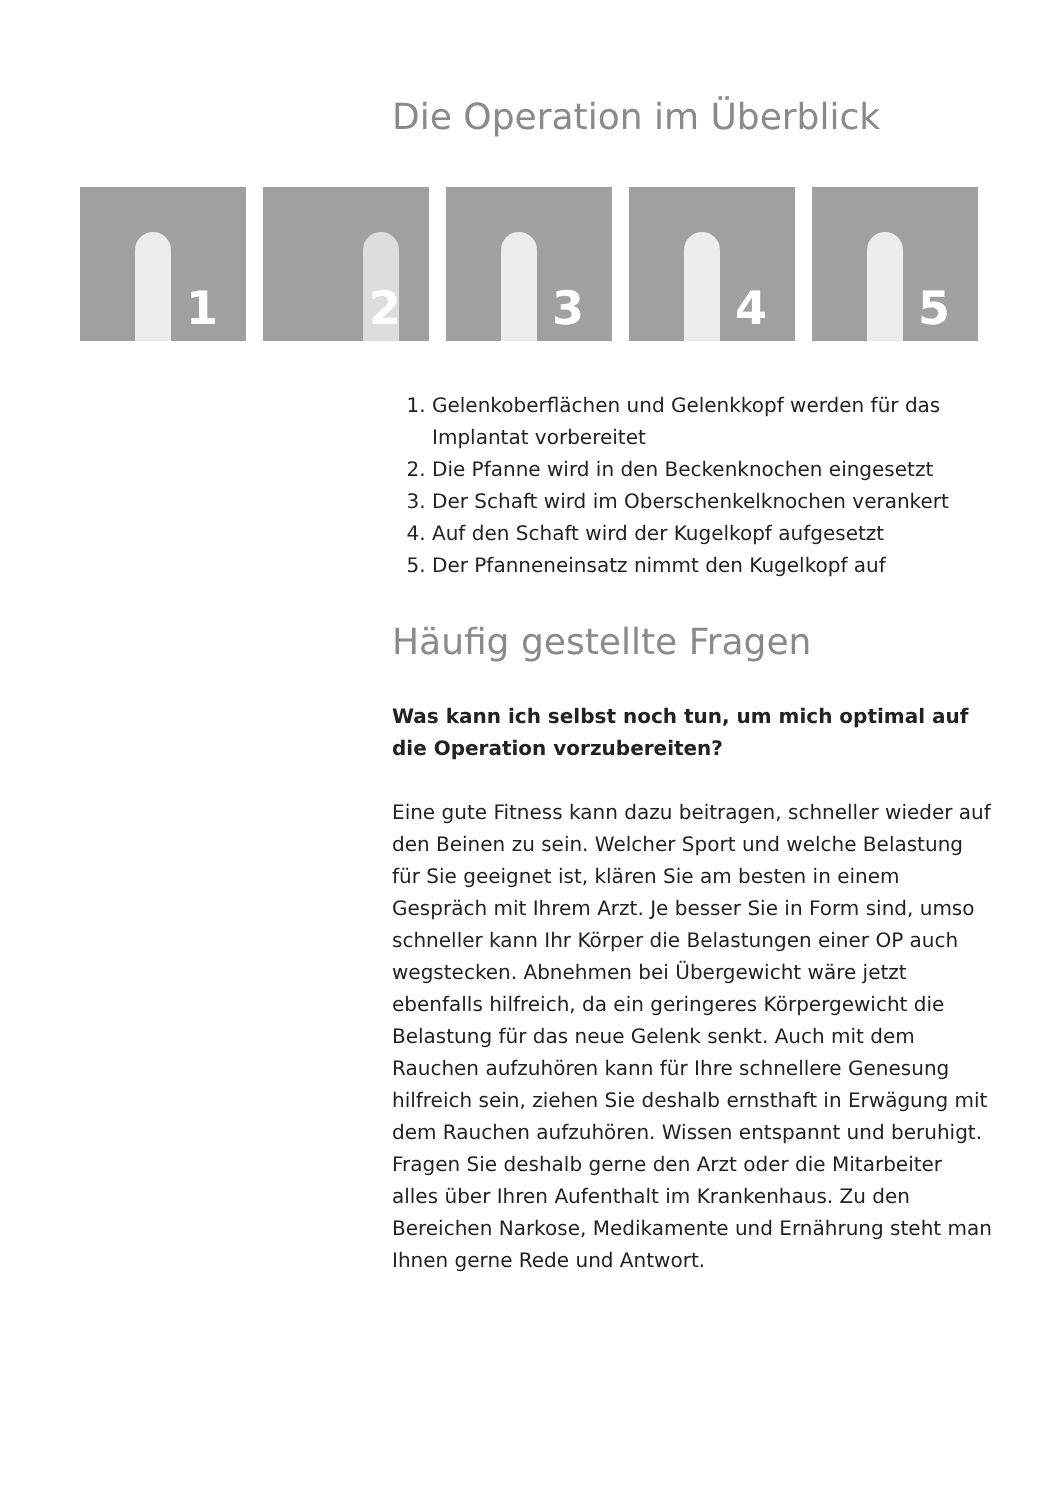Die Operation im Überblick
1
2
3
4
5
1. Gelenkoberflächen und Gelenkkopf werden für das Implantat vorbereitet
2. Die Pfanne wird in den Beckenknochen eingesetzt
3. Der Schaft wird im Oberschenkelknochen verankert
4. Auf den Schaft wird der Kugelkopf aufgesetzt
5. Der Pfanneneinsatz nimmt den Kugelkopf auf
Häufig gestellte Fragen
Was kann ich selbst noch tun, um mich optimal auf die Operation vorzubereiten?
Eine gute Fitness kann dazu beitragen, schneller wieder auf den Beinen zu sein. Welcher Sport und welche Belastung für Sie geeignet ist, klären Sie am besten in einem Gespräch mit Ihrem Arzt. Je besser Sie in Form sind, umso schneller kann Ihr Körper die Belastungen einer OP auch wegstecken. Abnehmen bei Übergewicht wäre jetzt ebenfalls hilfreich, da ein geringeres Körpergewicht die Belastung für das neue Gelenk senkt. Auch mit dem Rauchen aufzuhören kann für Ihre schnellere Genesung hilfreich sein, ziehen Sie deshalb ernsthaft in Erwägung mit dem Rauchen aufzuhören. Wissen entspannt und beruhigt. Fragen Sie deshalb gerne den Arzt oder die Mitarbeiter alles über Ihren Aufenthalt im Krankenhaus. Zu den Bereichen Narkose, Medikamente und Ernährung steht man Ihnen gerne Rede und Antwort.